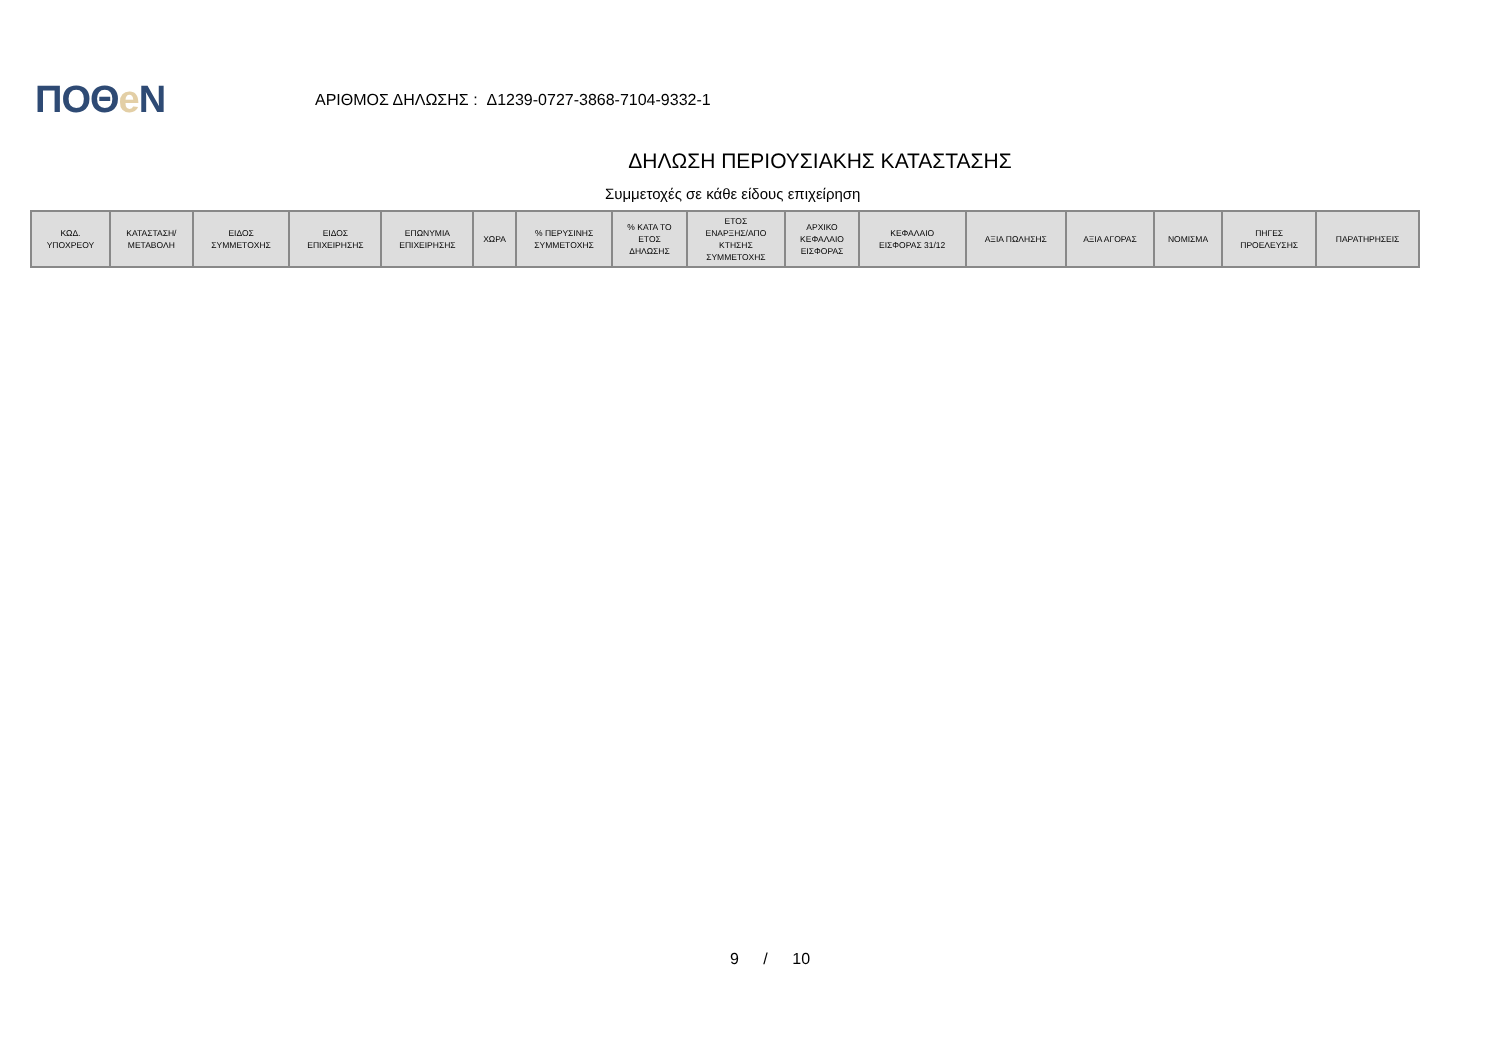ΠΟΘe Ν
ΑΡΙΘΜΟΣ ΔΗΛΩΣΗΣ : Δ1239-0727-3868-7104-9332-1
ΔΗΛΩΣΗ ΠΕΡΙΟΥΣΙΑΚΗΣ ΚΑΤΑΣΤΑΣΗΣ
Συμμετοχές σε κάθε είδους επιχείρηση
| ΚΩΔ. ΥΠΟΧΡΕΟΥ | ΚΑΤΑΣΤΑΣΗ/ ΜΕΤΑΒΟΛΗ | ΕΙΔΟΣ ΣΥΜΜΕΤΟΧΗΣ | ΕΙΔΟΣ ΕΠΙΧΕΙΡΗΣΗΣ | ΕΠΩΝΥΜΙΑ ΕΠΙΧΕΙΡΗΣΗΣ | ΧΩΡΑ | % ΠΕΡΥΣΙΝΗΣ ΣΥΜΜΕΤΟΧΗΣ | % ΚΑΤΑ ΤΟ ΕΤΟΣ ΔΗΛΩΣΗΣ | ΕΤΟΣ ΕΝΑΡΞΗΣ/ΑΠΟ ΚΤΗΣΗΣ ΣΥΜΜΕΤΟΧΗΣ | ΑΡΧΙΚΟ ΚΕΦΑΛΑΙΟ ΕΙΣΦΟΡΑΣ | ΚΕΦΑΛΑΙΟ ΕΙΣΦΟΡΑΣ 31/12 | ΑΞΙΑ ΠΩΛΗΣΗΣ | ΑΞΙΑ ΑΓΟΡΑΣ | ΝΟΜΙΣΜΑ | ΠΗΓΕΣ ΠΡΟΕΛΕΥΣΗΣ | ΠΑΡΑΤΗΡΗΣΕΙΣ |
| --- | --- | --- | --- | --- | --- | --- | --- | --- | --- | --- | --- | --- | --- | --- | --- |
9 / 10